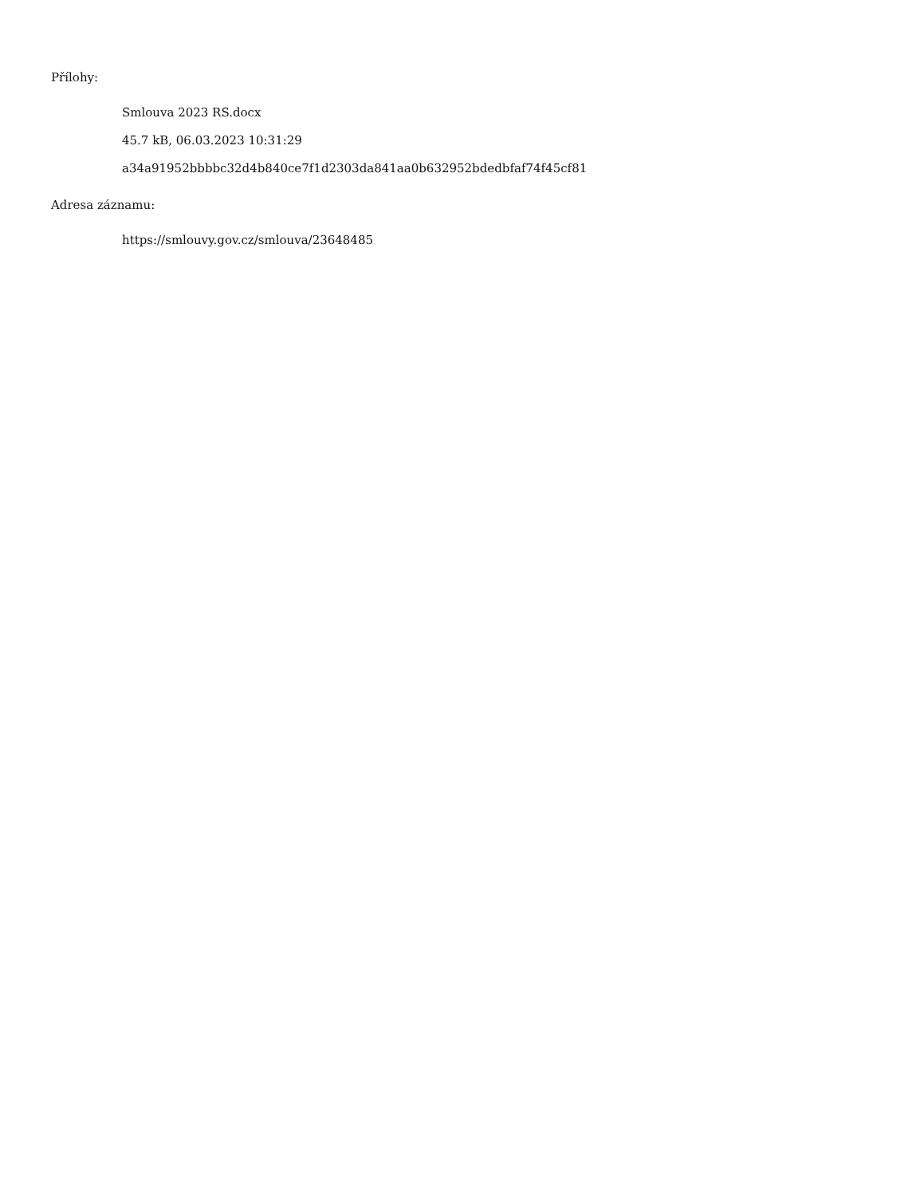Přílohy:
Smlouva 2023 RS.docx
45.7 kB, 06.03.2023 10:31:29
a34a91952bbbbc32d4b840ce7f1d2303da841aa0b632952bdedbfaf74f45cf81
Adresa záznamu:
https://smlouvy.gov.cz/smlouva/23648485